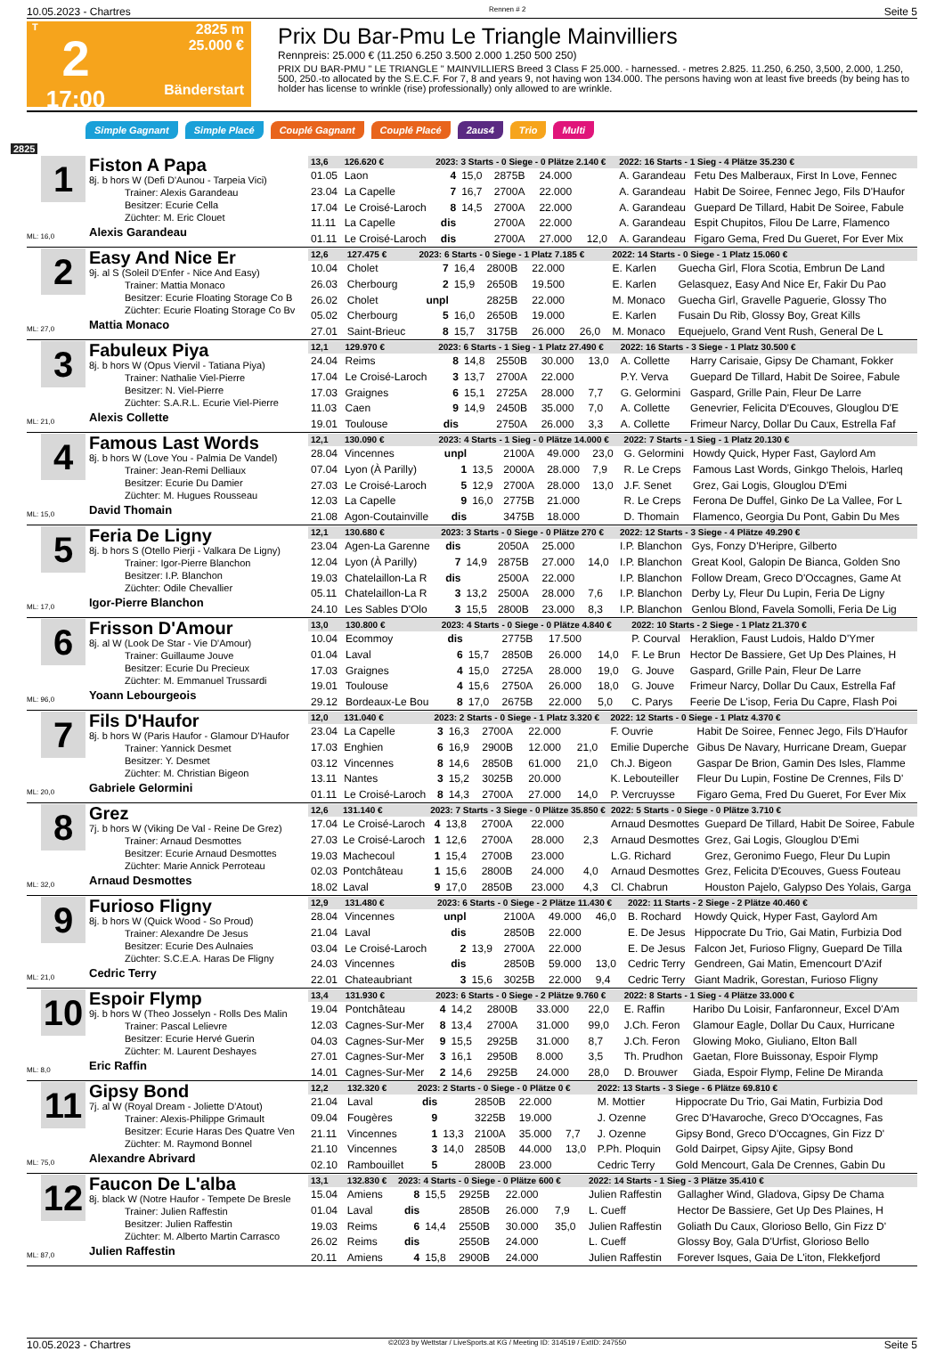10.05.2023 - Chartres Rennen # 2 Seite 5
T
2
17:00
2825 m
25.000 €
Bänderstart
Prix Du Bar-Pmu Le Triangle Mainvilliers
Rennpreis: 25.000 € (11.250 6.250 3.500 2.000 1.250 500 250)
PRIX DU BAR-PMU " LE TRIANGLE " MAINVILLIERS Breed 3 Class F 25.000. - harnessed. - metres 2.825. 11.250, 6.250, 3,500, 2.000, 1.250, 500, 250.-to allocated by the S.E.C.F. For 7, 8 and years 9, not having won 134.000. The persons having won at least five breeds (by being has to holder has license to wrinkle (rise) professionally) only allowed to are wrinkle.
Simple Gagnant Simple Placé Couplé Gagnant Couplé Placé 2aus4 Trio Multi
2825
1
ML: 16,0
Fiston A Papa
8j. b hors W (Defi D'Aunou - Tarpeia Vici)
Trainer: Alexis Garandeau
Besitzer: Ecurie Cella
Züchter: M. Eric Clouet
Alexis Garandeau
| 13,6 | 126.620 € | 2023: 3 Starts - 0 Siege - 0 Plätze 2.140 € | | | | | 2022: 16 Starts - 1 Sieg - 4 Plätze 35.230 € | |
| --- | --- | --- | --- | --- | --- | --- | --- | --- |
| 01.05 | Laon | 4 | 15,0 | 2875B | 24.000 | | A. Garandeau | Fetu Des Malberaux, First In Love, Fennec |
| 23.04 | La Capelle | 7 | 16,7 | 2700A | 22.000 | | A. Garandeau | Habit De Soiree, Fennec Jego, Fils D'Haufor |
| 17.04 | Le Croisé-Laroch | 8 | 14,5 | 2700A | 22.000 | | A. Garandeau | Guepard De Tillard, Habit De Soiree, Fabule |
| 11.11 | La Capelle | dis | | 2700A | 22.000 | | A. Garandeau | Espit Chupitos, Filou De Larre, Flamenco |
| 01.11 | Le Croisé-Laroch | dis | | 2700A | 27.000 | 12,0 | A. Garandeau | Figaro Gema, Fred Du Gueret, For Ever Mix |
2
ML: 27,0
Easy And Nice Er
9j. al S (Soleil D'Enfer - Nice And Easy)
Trainer: Mattia Monaco
Besitzer: Ecurie Floating Storage Co B
Züchter: Ecurie Floating Storage Co Bv
Mattia Monaco
| 12,6 | 127.475 € | 2023: 6 Starts - 0 Siege - 1 Platz 7.185 € | | | | | 2022: 14 Starts - 0 Siege - 1 Platz 15.060 € | |
| --- | --- | --- | --- | --- | --- | --- | --- | --- |
| 10.04 | Cholet | 7 | 16,4 | 2800B | 22.000 | | E. Karlen | Guecha Girl, Flora Scotia, Embrun De Land |
| 26.03 | Cherbourg | 2 | 15,9 | 2650B | 19.500 | | E. Karlen | Gelasquez, Easy And Nice Er, Fakir Du Pao |
| 26.02 | Cholet | unpl | | 2825B | 22.000 | | M. Monaco | Guecha Girl, Gravelle Paguerie, Glossy Tho |
| 05.02 | Cherbourg | 5 | 16,0 | 2650B | 19.000 | | E. Karlen | Fusain Du Rib, Glossy Boy, Great Kills |
| 27.01 | Saint-Brieuc | 8 | 15,7 | 3175B | 26.000 | 26,0 | M. Monaco | Equejuelo, Grand Vent Rush, General De L |
3
ML: 21,0
Fabuleux Piya
8j. b hors W (Opus Viervil - Tatiana Piya)
Trainer: Nathalie Viel-Pierre
Besitzer: N. Viel-Pierre
Züchter: S.A.R.L. Ecurie Viel-Pierre
Alexis Collette
| 12,1 | 129.970 € | 2023: 6 Starts - 1 Sieg - 1 Platz 27.490 € | | | | | 2022: 16 Starts - 3 Siege - 1 Platz 30.500 € | |
| --- | --- | --- | --- | --- | --- | --- | --- | --- |
| 24.04 | Reims | 8 | 14,8 | 2550B | 30.000 | 13,0 | A. Collette | Harry Carisaie, Gipsy De Chamant, Fokker |
| 17.04 | Le Croisé-Laroch | 3 | 13,7 | 2700A | 22.000 | | P.Y. Verva | Guepard De Tillard, Habit De Soiree, Fabule |
| 17.03 | Graignes | 6 | 15,1 | 2725A | 28.000 | 7,7 | G. Gelormini | Gaspard, Grille Pain, Fleur De Larre |
| 11.03 | Caen | 9 | 14,9 | 2450B | 35.000 | 7,0 | A. Collette | Genevrier, Felicita D'Ecouves, Glouglou D'E |
| 19.01 | Toulouse | dis | | 2750A | 26.000 | 3,3 | A. Collette | Frimeur Narcy, Dollar Du Caux, Estrella Faf |
4
ML: 15,0
Famous Last Words
8j. b hors W (Love You - Palmia De Vandel)
Trainer: Jean-Remi Delliaux
Besitzer: Ecurie Du Damier
Züchter: M. Hugues Rousseau
David Thomain
| 12,1 | 130.090 € | 2023: 4 Starts - 1 Sieg - 0 Plätze 14.000 € | | | | | 2022: 7 Starts - 1 Sieg - 1 Platz 20.130 € | |
| --- | --- | --- | --- | --- | --- | --- | --- | --- |
| 28.04 | Vincennes | unpl | | 2100A | 49.000 | 23,0 | G. Gelormini | Howdy Quick, Hyper Fast, Gaylord Am |
| 07.04 | Lyon (À Parilly) | 1 | 13,5 | 2000A | 28.000 | 7,9 | R. Le Creps | Famous Last Words, Ginkgo Thelois, Harleq |
| 27.03 | Le Croisé-Laroch | 5 | 12,9 | 2700A | 28.000 | 13,0 | J.F. Senet | Grez, Gai Logis, Glouglou D'Emi |
| 12.03 | La Capelle | 9 | 16,0 | 2775B | 21.000 | | R. Le Creps | Ferona De Duffel, Ginko De La Vallee, For L |
| 21.08 | Agon-Coutainville | dis | | 3475B | 18.000 | | D. Thomain | Flamenco, Georgia Du Pont, Gabin Du Mes |
5
ML: 17,0
Feria De Ligny
8j. b hors S (Otello Pierji - Valkara De Ligny)
Trainer: Igor-Pierre Blanchon
Besitzer: I.P. Blanchon
Züchter: Odile Chevallier
Igor-Pierre Blanchon
| 12,1 | 130.680 € | 2023: 3 Starts - 0 Siege - 0 Plätze 270 € | | | | | 2022: 12 Starts - 3 Siege - 4 Plätze 49.290 € | |
| --- | --- | --- | --- | --- | --- | --- | --- | --- |
| 23.04 | Agen-La Garenne | dis | | 2050A | 25.000 | | I.P. Blanchon | Gys, Fonzy D'Heripre, Gilberto |
| 12.04 | Lyon (À Parilly) | 7 | 14,9 | 2875B | 27.000 | 14,0 | I.P. Blanchon | Great Kool, Galopin De Bianca, Golden Sno |
| 19.03 | Chatelaillon-La R | dis | | 2500A | 22.000 | | I.P. Blanchon | Follow Dream, Greco D'Occagnes, Game At |
| 05.11 | Chatelaillon-La R | 3 | 13,2 | 2500A | 28.000 | 7,6 | I.P. Blanchon | Derby Ly, Fleur Du Lupin, Feria De Ligny |
| 24.10 | Les Sables D'Olo | 3 | 15,5 | 2800B | 23.000 | 8,3 | I.P. Blanchon | Genlou Blond, Favela Somolli, Feria De Lig |
6
ML: 96,0
Frisson D'Amour
8j. al W (Look De Star - Vie D'Amour)
Trainer: Guillaume Jouve
Besitzer: Ecurie Du Precieux
Züchter: M. Emmanuel Trussardi
Yoann Lebourgeois
| 13,0 | 130.800 € | 2023: 4 Starts - 0 Siege - 0 Plätze 4.840 € | | | | | 2022: 10 Starts - 2 Siege - 1 Platz 21.370 € | |
| --- | --- | --- | --- | --- | --- | --- | --- | --- |
| 10.04 | Ecommoy | dis | | 2775B | 17.500 | | P. Courval | Heraklion, Faust Ludois, Haldo D'Ymer |
| 01.04 | Laval | 6 | 15,7 | 2850B | 26.000 | 14,0 | F. Le Brun | Hector De Bassiere, Get Up Des Plaines, H |
| 17.03 | Graignes | 4 | 15,0 | 2725A | 28.000 | 19,0 | G. Jouve | Gaspard, Grille Pain, Fleur De Larre |
| 19.01 | Toulouse | 4 | 15,6 | 2750A | 26.000 | 18,0 | G. Jouve | Frimeur Narcy, Dollar Du Caux, Estrella Faf |
| 29.12 | Bordeaux-Le Bou | 8 | 17,0 | 2675B | 22.000 | 5,0 | C. Parys | Feerie De L'isop, Feria Du Capre, Flash Poi |
7
ML: 20,0
Fils D'Haufor
8j. b hors W (Paris Haufor - Glamour D'Haufor
Trainer: Yannick Desmet
Besitzer: Y. Desmet
Züchter: M. Christian Bigeon
Gabriele Gelormini
| 12,0 | 131.040 € | 2023: 2 Starts - 0 Siege - 1 Platz 3.320 € | | | | | 2022: 12 Starts - 0 Siege - 1 Platz 4.370 € | |
| --- | --- | --- | --- | --- | --- | --- | --- | --- |
| 23.04 | La Capelle | 3 | 16,3 | 2700A | 22.000 | | F. Ouvrie | Habit De Soiree, Fennec Jego, Fils D'Haufor |
| 17.03 | Enghien | 6 | 16,9 | 2900B | 12.000 | 21,0 | Emilie Duperche | Gibus De Navary, Hurricane Dream, Guepar |
| 03.12 | Vincennes | 8 | 14,6 | 2850B | 61.000 | 21,0 | Ch.J. Bigeon | Gaspar De Brion, Gamin Des Isles, Flamme |
| 13.11 | Nantes | 3 | 15,2 | 3025B | 20.000 | | K. Lebouteiller | Fleur Du Lupin, Fostine De Crennes, Fils D' |
| 01.11 | Le Croisé-Laroch | 8 | 14,3 | 2700A | 27.000 | 14,0 | P. Vercruysse | Figaro Gema, Fred Du Gueret, For Ever Mix |
8
ML: 32,0
Grez
7j. b hors W (Viking De Val - Reine De Grez)
Trainer: Arnaud Desmottes
Besitzer: Ecurie Arnaud Desmottes
Züchter: Marie Annick Perroteau
Arnaud Desmottes
| 12,6 | 131.140 € | 2023: 7 Starts - 3 Siege - 0 Plätze 35.850 € | | | | | 2022: 5 Starts - 0 Siege - 0 Plätze 3.710 € | |
| --- | --- | --- | --- | --- | --- | --- | --- | --- |
| 17.04 | Le Croisé-Laroch | 4 | 13,8 | 2700A | 22.000 | | Arnaud Desmottes | Guepard De Tillard, Habit De Soiree, Fabule |
| 27.03 | Le Croisé-Laroch | 1 | 12,6 | 2700A | 28.000 | 2,3 | Arnaud Desmottes | Grez, Gai Logis, Glouglou D'Emi |
| 19.03 | Machecoul | 1 | 15,4 | 2700B | 23.000 | | L.G. Richard | Grez, Geronimo Fuego, Fleur Du Lupin |
| 02.03 | Pontchâteau | 1 | 15,6 | 2800B | 24.000 | 4,0 | Arnaud Desmottes | Grez, Felicita D'Ecouves, Guess Fouteau |
| 18.02 | Laval | 9 | 17,0 | 2850B | 23.000 | 4,3 | Cl. Chabrun | Houston Pajelo, Galypso Des Yolais, Garga |
9
ML: 21,0
Furioso Fligny
8j. b hors W (Quick Wood - So Proud)
Trainer: Alexandre De Jesus
Besitzer: Ecurie Des Aulnaies
Züchter: S.C.E.A. Haras De Fligny
Cedric Terry
| 12,9 | 131.480 € | 2023: 6 Starts - 0 Siege - 2 Plätze 11.430 € | | | | | 2022: 11 Starts - 2 Siege - 2 Plätze 40.460 € | |
| --- | --- | --- | --- | --- | --- | --- | --- | --- |
| 28.04 | Vincennes | unpl | | 2100A | 49.000 | 46,0 | B. Rochard | Howdy Quick, Hyper Fast, Gaylord Am |
| 21.04 | Laval | dis | | 2850B | 22.000 | | E. De Jesus | Hippocrate Du Trio, Gai Matin, Furbizia Dod |
| 03.04 | Le Croisé-Laroch | 2 | 13,9 | 2700A | 22.000 | | E. De Jesus | Falcon Jet, Furioso Fligny, Guepard De Tilla |
| 24.03 | Vincennes | dis | | 2850B | 59.000 | 13,0 | Cedric Terry | Gendreen, Gai Matin, Emencourt D'Azif |
| 22.01 | Chateaubriant | 3 | 15,6 | 3025B | 22.000 | 9,4 | Cedric Terry | Giant Madrik, Gorestan, Furioso Fligny |
10
ML: 8,0
Espoir Flymp
9j. b hors W (Theo Josselyn - Rolls Des Malin
Trainer: Pascal Lelievre
Besitzer: Ecurie Hervé Guerin
Züchter: M. Laurent Deshayes
Eric Raffin
| 13,4 | 131.930 € | 2023: 6 Starts - 0 Siege - 2 Plätze 9.760 € | | | | | 2022: 8 Starts - 1 Sieg - 4 Plätze 33.000 € | |
| --- | --- | --- | --- | --- | --- | --- | --- | --- |
| 19.04 | Pontchâteau | 4 | 14,2 | 2800B | 33.000 | 22,0 | E. Raffin | Haribo Du Loisir, Fanfaronneur, Excel D'Am |
| 12.03 | Cagnes-Sur-Mer | 8 | 13,4 | 2700A | 31.000 | 99,0 | J.Ch. Feron | Glamour Eagle, Dollar Du Caux, Hurricane |
| 04.03 | Cagnes-Sur-Mer | 9 | 15,5 | 2925B | 31.000 | 8,7 | J.Ch. Feron | Glowing Moko, Giuliano, Elton Ball |
| 27.01 | Cagnes-Sur-Mer | 3 | 16,1 | 2950B | 8.000 | 3,5 | Th. Prudhon | Gaetan, Flore Buissonay, Espoir Flymp |
| 14.01 | Cagnes-Sur-Mer | 2 | 14,6 | 2925B | 24.000 | 28,0 | D. Brouwer | Giada, Espoir Flymp, Feline De Miranda |
11
ML: 75,0
Gipsy Bond
7j. al W (Royal Dream - Joliette D'Atout)
Trainer: Alexis-Philippe Grimault
Besitzer: Ecurie Haras Des Quatre Ven
Züchter: M. Raymond Bonnel
Alexandre Abrivard
| 12,2 | 132.320 € | 2023: 2 Starts - 0 Siege - 0 Plätze 0 € | | | | | 2022: 13 Starts - 3 Siege - 6 Plätze 69.810 € | |
| --- | --- | --- | --- | --- | --- | --- | --- | --- |
| 21.04 | Laval | dis | | 2850B | 22.000 | | M. Mottier | Hippocrate Du Trio, Gai Matin, Furbizia Dod |
| 09.04 | Fougères | 9 | | 3225B | 19.000 | | J. Ozenne | Grec D'Havaroche, Greco D'Occagnes, Fas |
| 21.11 | Vincennes | 1 | 13,3 | 2100A | 35.000 | 7,7 | J. Ozenne | Gipsy Bond, Greco D'Occagnes, Gin Fizz D' |
| 21.10 | Vincennes | 3 | 14,0 | 2850B | 44.000 | 13,0 | P.Ph. Ploquin | Gold Dairpet, Gipsy Ajite, Gipsy Bond |
| 02.10 | Rambouillet | 5 | | 2800B | 23.000 | | Cedric Terry | Gold Mencourt, Gala De Crennes, Gabin Du |
12
ML: 87,0
Faucon De L'alba
8j. black W (Notre Haufor - Tempete De Bresle
Trainer: Julien Raffestin
Besitzer: Julien Raffestin
Züchter: M. Alberto Martin Carrasco
Julien Raffestin
| 13,1 | 132.830 € | 2023: 4 Starts - 0 Siege - 0 Plätze 600 € | | | | | 2022: 14 Starts - 1 Sieg - 3 Plätze 35.410 € | |
| --- | --- | --- | --- | --- | --- | --- | --- | --- |
| 15.04 | Amiens | 8 | 15,5 | 2925B | 22.000 | | Julien Raffestin | Gallagher Wind, Gladova, Gipsy De Chama |
| 01.04 | Laval | dis | | 2850B | 26.000 | 7,9 | L. Cueff | Hector De Bassiere, Get Up Des Plaines, H |
| 19.03 | Reims | 6 | 14,4 | 2550B | 30.000 | 35,0 | Julien Raffestin | Goliath Du Caux, Glorioso Bello, Gin Fizz D' |
| 26.02 | Reims | dis | | 2550B | 24.000 | | L. Cueff | Glossy Boy, Gala D'Urfist, Glorioso Bello |
| 20.11 | Amiens | 4 | 15,8 | 2900B | 24.000 | | Julien Raffestin | Forever Isques, Gaia De L'iton, Flekkefjord |
10.05.2023 - Chartres ©2023 by Wettstar / LiveSports.at KG / Meeting ID: 314519 / ExtID: 247550 Seite 5